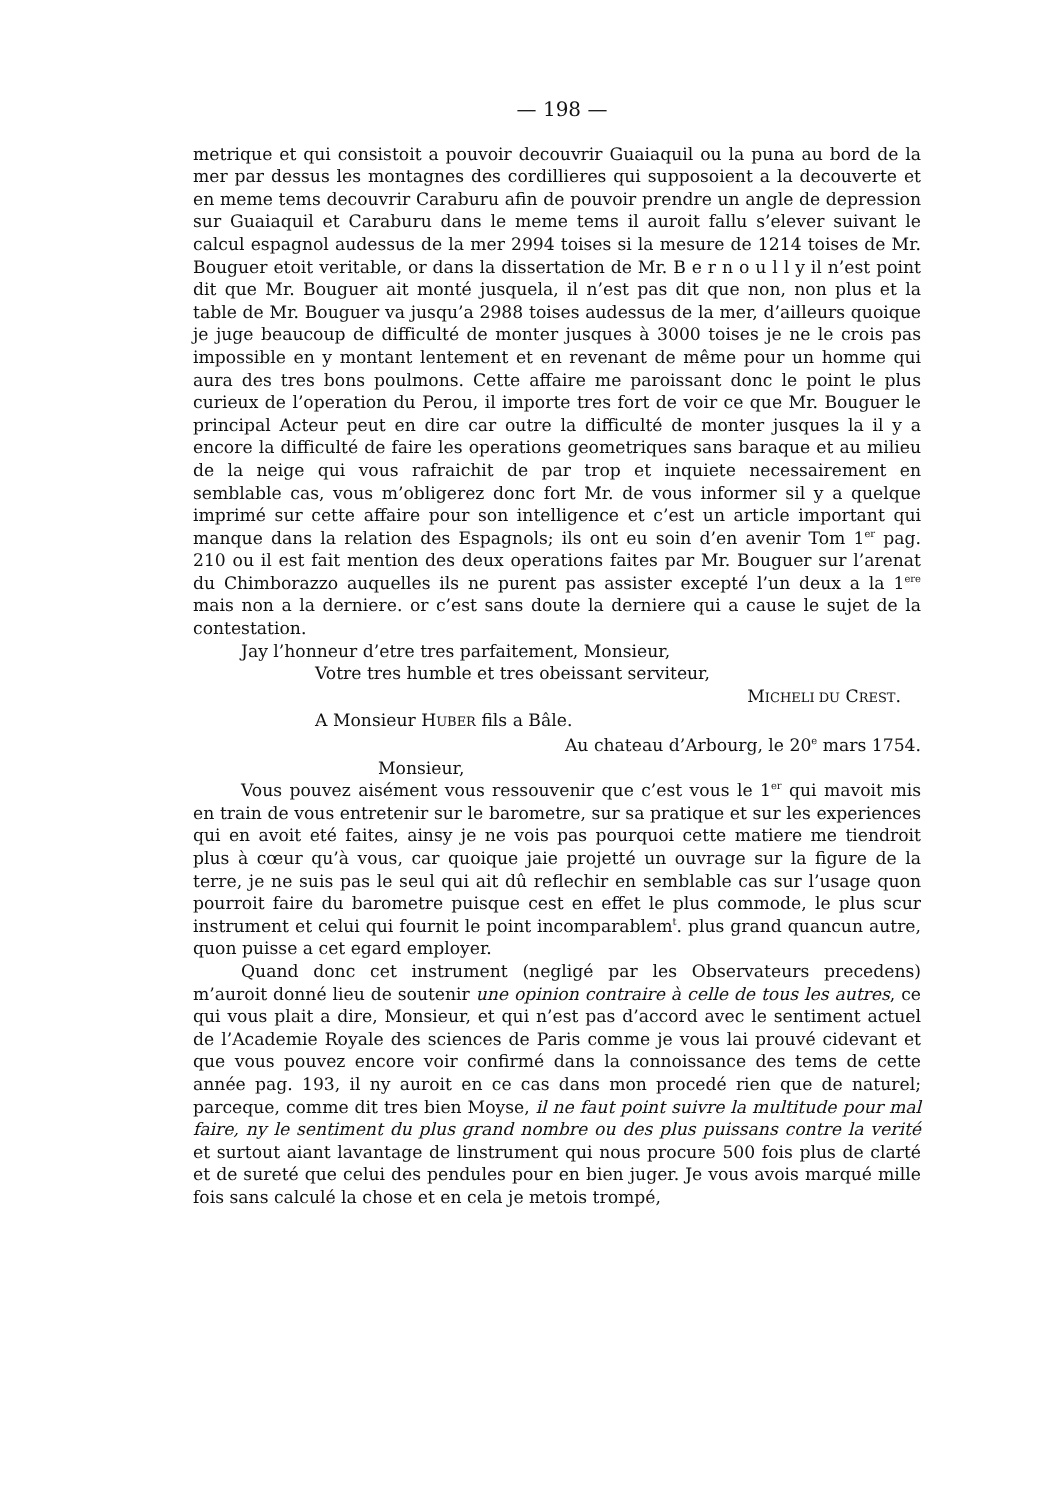— 198 —
metrique et qui consistoit a pouvoir decouvrir Guaiaquil ou la puna au bord de la mer par dessus les montagnes des cordillieres qui supposoient a la decouverte et en meme tems decouvrir Caraburu afin de pouvoir prendre un angle de depression sur Guaiaquil et Caraburu dans le meme tems il auroit fallu s’elever suivant le calcul espagnol audessus de la mer 2994 toises si la mesure de 1214 toises de Mr. Bouguer etoit veritable, or dans la dissertation de Mr. B e r n o u l l y il n’est point dit que Mr. Bouguer ait monté jusquela, il n’est pas dit que non, non plus et la table de Mr. Bouguer va jusqu’a 2988 toises audessus de la mer, d’ailleurs quoique je juge beaucoup de difficulté de monter jusques à 3000 toises je ne le crois pas impossible en y montant lentement et en revenant de même pour un homme qui aura des tres bons poulmons. Cette affaire me paroissant donc le point le plus curieux de l’operation du Perou, il importe tres fort de voir ce que Mr. Bouguer le principal Acteur peut en dire car outre la difficulté de monter jusques la il y a encore la difficulté de faire les operations geometriques sans baraque et au milieu de la neige qui vous rafraichit de par trop et inquiete necessairement en semblable cas, vous m’obligerez donc fort Mr. de vous informer sil y a quelque imprimé sur cette affaire pour son intelligence et c’est un article important qui manque dans la relation des Espagnols; ils ont eu soin d’en avenir Tom 1<sup>er</sup> pag. 210 ou il est fait mention des deux operations faites par Mr. Bouguer sur l’arenat du Chimborazzo auquelles ils ne purent pas assister excepté l’un deux a la 1<sup>ere</sup> mais non a la derniere. or c’est sans doute la derniere qui a cause le sujet de la contestation.
Jay l’honneur d’etre tres parfaitement, Monsieur,
Votre tres humble et tres obeissant serviteur,
MICHELI DU CREST.
A Monsieur HUBER fils a Bâle.
Au chateau d’Arbourg, le 20<sup>e</sup> mars 1754.
Monsieur,
Vous pouvez aisément vous ressouvenir que c’est vous le 1<sup>er</sup> qui mavoit mis en train de vous entretenir sur le barometre, sur sa pratique et sur les experiences qui en avoit eté faites, ainsy je ne vois pas pourquoi cette matiere me tiendroit plus à cœur qu’à vous, car quoique jaie projetté un ouvrage sur la figure de la terre, je ne suis pas le seul qui ait dû reflechir en semblable cas sur l’usage quon pourroit faire du barometre puisque cest en effet le plus commode, le plus scur instrument et celui qui fournit le point incomparablem<sup>t</sup>. plus grand quancun autre, quon puisse a cet egard employer.
Quand donc cet instrument (negligé par les Observateurs precedens) m’auroit donné lieu de soutenir une opinion contraire à celle de tous les autres, ce qui vous plait a dire, Monsieur, et qui n’est pas d’accord avec le sentiment actuel de l’Academie Royale des sciences de Paris comme je vous lai prouvé cidevant et que vous pouvez encore voir confirmé dans la connoissance des tems de cette année pag. 193, il ny auroit en ce cas dans mon procedé rien que de naturel; parceque, comme dit tres bien Moyse, il ne faut point suivre la multitude pour mal faire, ny le sentiment du plus grand nombre ou des plus puissans contre la verité et surtout aiant lavantage de linstrument qui nous procure 500 fois plus de clarté et de sureté que celui des pendules pour en bien juger. Je vous avois marqué mille fois sans calculé la chose et en cela je metois trompé,